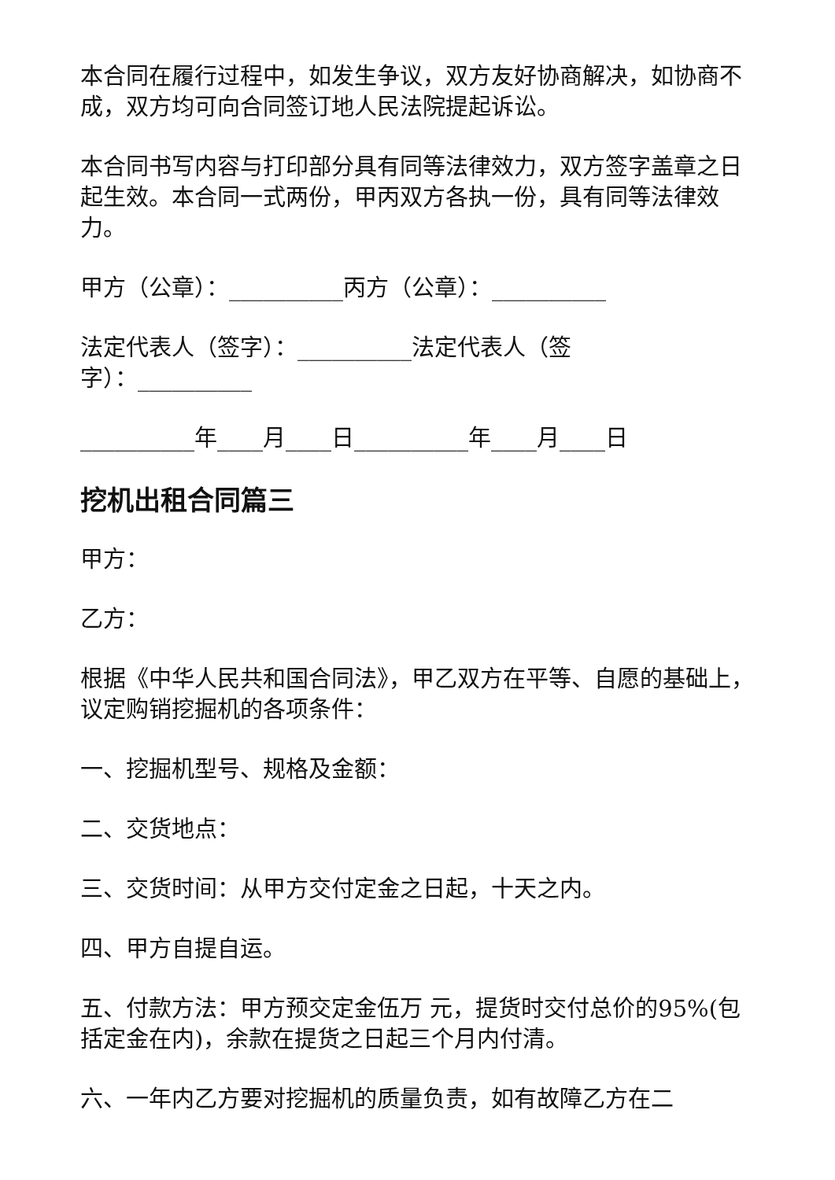本合同在履行过程中，如发生争议，双方友好协商解决，如协商不成，双方均可向合同签订地人民法院提起诉讼。
本合同书写内容与打印部分具有同等法律效力，双方签字盖章之日起生效。本合同一式两份，甲丙双方各执一份，具有同等法律效力。
甲方（公章）：__________丙方（公章）：__________
法定代表人（签字）：__________法定代表人（签
字）：__________
__________年____月____日__________年____月____日
挖机出租合同篇三
甲方：
乙方：
根据《中华人民共和国合同法》，甲乙双方在平等、自愿的基础上，议定购销挖掘机的各项条件：
一、挖掘机型号、规格及金额：
二、交货地点：
三、交货时间：从甲方交付定金之日起，十天之内。
四、甲方自提自运。
五、付款方法：甲方预交定金伍万 元，提货时交付总价的95%(包括定金在内)，余款在提货之日起三个月内付清。
六、一年内乙方要对挖掘机的质量负责，如有故障乙方在二